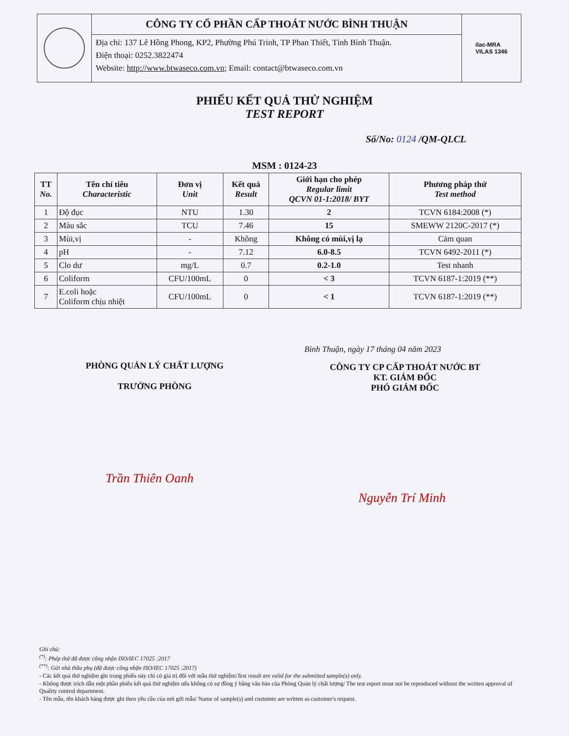CÔNG TY CỔ PHẦN CẤP THOÁT NƯỚC BÌNH THUẬN
Địa chỉ: 137 Lê Hồng Phong, KP2, Phường Phú Trinh, TP Phan Thiết, Tỉnh Bình Thuận.
Điện thoại: 0252.3822474
Website: http://www.btwaseco.com.vn; Email: contact@btwaseco.com.vn
ilac-MRA
VILAS 1346
PHIẾU KẾT QUẢ THỬ NGHIỆM
TEST REPORT
Số/No: 0124 /QM-QLCL
MSM : 0124-23
| TT No. | Tên chỉ tiêu Characteristic | Đơn vị Unit | Kết quả Result | Giới hạn cho phép Regular limit QCVN 01-1:2018/ BYT | Phương pháp thử Test method |
| --- | --- | --- | --- | --- | --- |
| 1 | Độ đục | NTU | 1.30 | 2 | TCVN 6184:2008 (*) |
| 2 | Màu sắc | TCU | 7.46 | 15 | SMEWW 2120C-2017 (*) |
| 3 | Mùi,vị | - | Không | Không có mùi,vị lạ | Cảm quan |
| 4 | pH | - | 7.12 | 6.0-8.5 | TCVN 6492-2011 (*) |
| 5 | Clo dư | mg/L | 0.7 | 0.2-1.0 | Test nhanh |
| 6 | Coliform | CFU/100mL | 0 | < 3 | TCVN 6187-1:2019 (**) |
| 7 | E.coli hoặc Coliform chịu nhiệt | CFU/100mL | 0 | < 1 | TCVN 6187-1:2019 (**) |
Bình Thuận, ngày 17 tháng 04 năm 2023
PHÒNG QUẢN LÝ CHẤT LƯỢNG
TRƯỞNG PHÒNG
CÔNG TY CP CẤP THOÁT NƯỚC BT
KT. GIÁM ĐỐC
PHÓ GIÁM ĐỐC
Trần Thiên Oanh
Nguyễn Trí Minh
Ghi chú:
<sup>(*)</sup>: Phép thử đã được công nhận ISO/IEC 17025 :2017
<sup>(**)</sup>: Gửi nhà thầu phụ (đã được công nhận ISO/IEC 17025 :2017)
- Các kết quả thử nghiệm ghi trong phiếu này chỉ có giá trị đối với mẫu thử nghiệm/Test result are valid for the submitted sample(s) only.
- Không được trích dẫn một phần phiếu kết quả thử nghiệm nếu không có sự đồng ý bằng văn bản của Phòng Quản lý chất lượng/ The test report must not be reproduced without the written approval of Quality control department.
- Tên mẫu, tên khách hàng được ghi theo yêu cầu của nơi gửi mẫu/ Name of sample(s) and customer are written as customer's request.